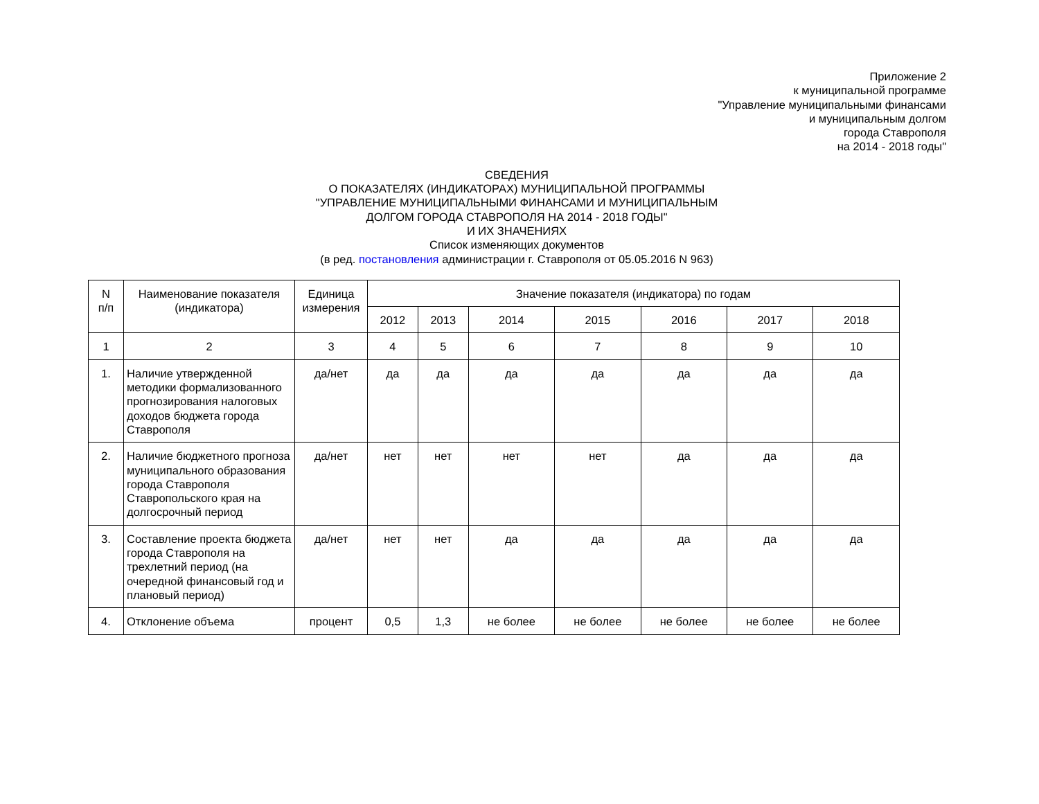Приложение 2
к муниципальной программе
"Управление муниципальными финансами
и муниципальным долгом
города Ставрополя
на 2014 - 2018 годы"
СВЕДЕНИЯ
О ПОКАЗАТЕЛЯХ (ИНДИКАТОРАХ) МУНИЦИПАЛЬНОЙ ПРОГРАММЫ
"УПРАВЛЕНИЕ МУНИЦИПАЛЬНЫМИ ФИНАНСАМИ И МУНИЦИПАЛЬНЫМ
ДОЛГОМ ГОРОДА СТАВРОПОЛЯ НА 2014 - 2018 ГОДЫ"
И ИХ ЗНАЧЕНИЯХ
Список изменяющих документов
(в ред. постановления администрации г. Ставрополя от 05.05.2016 N 963)
| N п/п | Наименование показателя (индикатора) | Единица измерения | Значение показателя (индикатора) по годам | | | | | | |
| --- | --- | --- | --- | --- | --- | --- | --- | --- | --- |
| | | | 2012 | 2013 | 2014 | 2015 | 2016 | 2017 | 2018 |
| 1 | 2 | 3 | 4 | 5 | 6 | 7 | 8 | 9 | 10 |
| 1. | Наличие утвержденной методики формализованного прогнозирования налоговых доходов бюджета города Ставрополя | да/нет | да | да | да | да | да | да | да |
| 2. | Наличие бюджетного прогноза муниципального образования города Ставрополя Ставропольского края на долгосрочный период | да/нет | нет | нет | нет | нет | да | да | да |
| 3. | Составление проекта бюджета города Ставрополя на трехлетний период (на очередной финансовый год и плановый период) | да/нет | нет | нет | да | да | да | да | да |
| 4. | Отклонение объема | процент | 0,5 | 1,3 | не более | не более | не более | не более | не более |